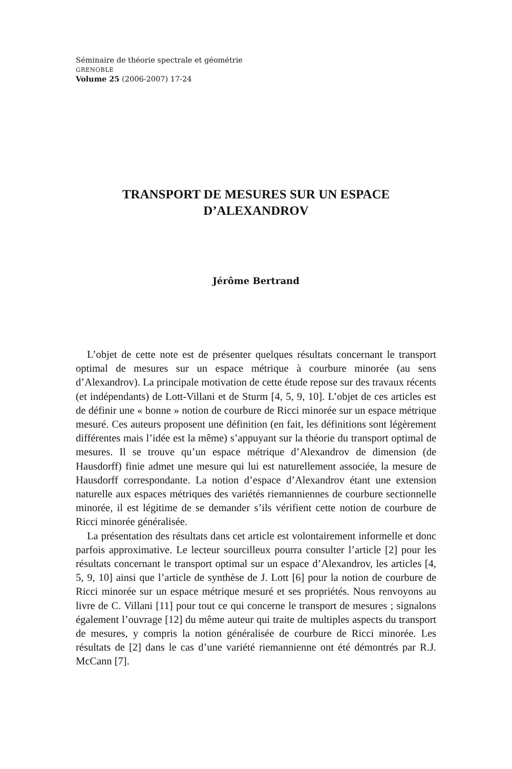Séminaire de théorie spectrale et géométrie
GRENOBLE
Volume 25 (2006-2007) 17-24
TRANSPORT DE MESURES SUR UN ESPACE
D’ALEXANDROV
Jérôme Bertrand
L’objet de cette note est de présenter quelques résultats concernant le transport optimal de mesures sur un espace métrique à courbure minorée (au sens d’Alexandrov). La principale motivation de cette étude repose sur des travaux récents (et indépendants) de Lott-Villani et de Sturm [4, 5, 9, 10]. L’objet de ces articles est de définir une « bonne » notion de courbure de Ricci minorée sur un espace métrique mesuré. Ces auteurs proposent une définition (en fait, les définitions sont légèrement différentes mais l’idée est la même) s’appuyant sur la théorie du transport optimal de mesures. Il se trouve qu’un espace métrique d’Alexandrov de dimension (de Hausdorff) finie admet une mesure qui lui est naturellement associée, la mesure de Hausdorff correspondante. La notion d’espace d’Alexandrov étant une extension naturelle aux espaces métriques des variétés riemanniennes de courbure sectionnelle minorée, il est légitime de se demander s’ils vérifient cette notion de courbure de Ricci minorée généralisée.
La présentation des résultats dans cet article est volontairement informelle et donc parfois approximative. Le lecteur sourcilleux pourra consulter l’article [2] pour les résultats concernant le transport optimal sur un espace d’Alexandrov, les articles [4, 5, 9, 10] ainsi que l’article de synthèse de J. Lott [6] pour la notion de courbure de Ricci minorée sur un espace métrique mesuré et ses propriétés. Nous renvoyons au livre de C. Villani [11] pour tout ce qui concerne le transport de mesures ; signalons également l’ouvrage [12] du même auteur qui traite de multiples aspects du transport de mesures, y compris la notion généralisée de courbure de Ricci minorée. Les résultats de [2] dans le cas d’une variété riemannienne ont été démontrés par R.J. McCann [7].